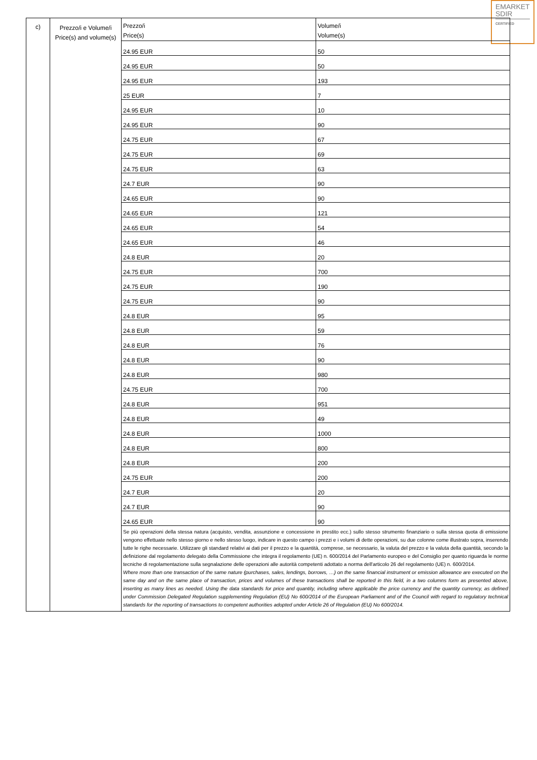EMARKET
SDIR
CERTIFIED
| c) | Prezzo/i e Volume/i Price(s) and volume(s) | / Prezzo/i Price(s) / Volume/i Volume(s) / / 24.95 EUR / 50 / / 24.95 EUR / 50 / / 24.95 EUR / 193 / / 25 EUR / 7 / / 24.95 EUR / 10 / / 24.95 EUR / 90 / / 24.75 EUR / 67 / / 24.75 EUR / 69 / / 24.75 EUR / 63 / / 24.7 EUR / 90 / / 24.65 EUR / 90 / / 24.65 EUR / 121 / / 24.65 EUR / 54 / / 24.65 EUR / 46 / / 24.8 EUR / 20 / / 24.75 EUR / 700 / / 24.75 EUR / 190 / / 24.75 EUR / 90 / / 24.8 EUR / 95 / / 24.8 EUR / 59 / / 24.8 EUR / 76 / / 24.8 EUR / 90 / / 24.8 EUR / 980 / / 24.75 EUR / 700 / / 24.8 EUR / 951 / / 24.8 EUR / 49 / / 24.8 EUR / 1000 / / 24.8 EUR / 800 / / 24.8 EUR / 200 / / 24.75 EUR / 200 / / 24.7 EUR / 20 / / 24.7 EUR / 90 / / 24.65 EUR / 90 / Se più operazioni della stessa natura (acquisto, vendita, assunzione e concessione in prestito ecc.) sullo stesso strumento finanziario o sulla stessa quota di emissione vengono effettuate nello stesso giorno e nello stesso luogo, indicare in questo campo i prezzi e i volumi di dette operazioni, su due colonne come illustrato sopra, inserendo tutte le righe necessarie. Utilizzare gli standard relativi ai dati per il prezzo e la quantità, comprese, se necessario, la valuta del prezzo e la valuta della quantità, secondo la definizione dal regolamento delegato della Commissione che integra il regolamento (UE) n. 600/2014 del Parlamento europeo e del Consiglio per quanto riguarda le norme tecniche di regolamentazione sulla segnalazione delle operazioni alle autorità competenti adottato a norma dell'articolo 26 del regolamento (UE) n. 600/2014. Where more than one transaction of the same nature (purchases, sales, lendings, borrows, …) on the same financial instrument or emission allowance are executed on the same day and on the same place of transaction, prices and volumes of these transactions shall be reported in this field, in a two columns form as presented above, inserting as many lines as needed. Using the data standards for price and quantity, including where applicable the price currency and the quantity currency, as defined under Commission Delegated Regulation supplementing Regulation (EU) No 600/2014 of the European Parliament and of the Council with regard to regulatory technical standards for the reporting of transactions to competent authorities adopted under Article 26 of Regulation (EU) No 600/2014. |